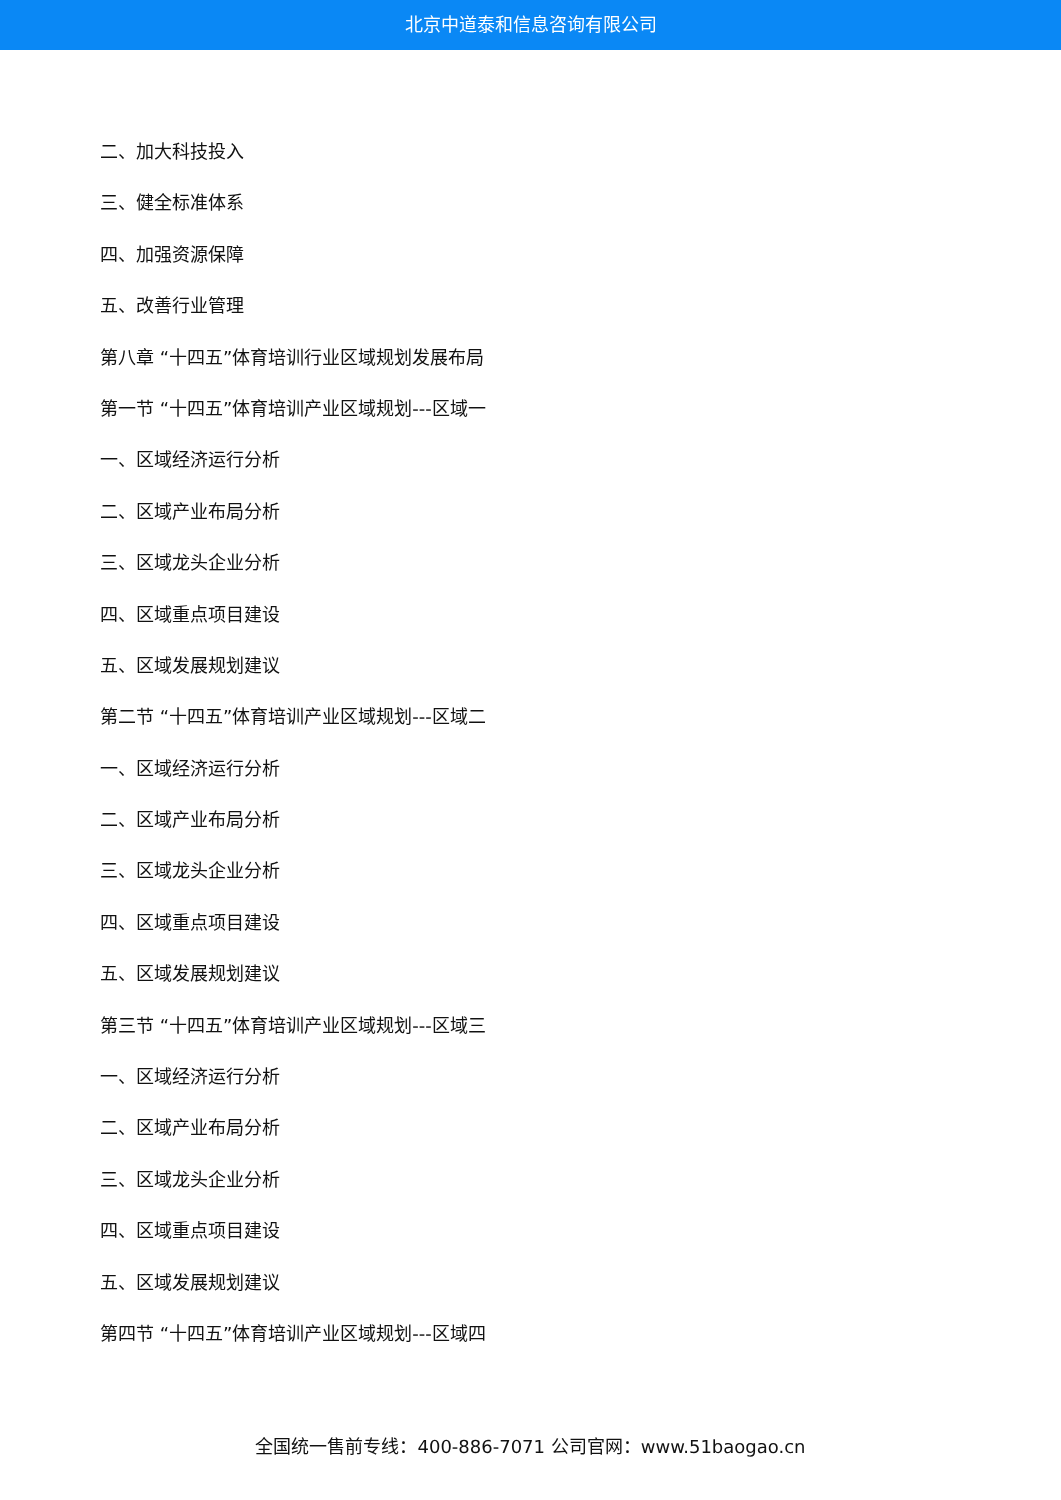北京中道泰和信息咨询有限公司
二、加大科技投入
三、健全标准体系
四、加强资源保障
五、改善行业管理
第八章 “十四五”体育培训行业区域规划发展布局
第一节 “十四五”体育培训产业区域规划---区域一
一、区域经济运行分析
二、区域产业布局分析
三、区域龙头企业分析
四、区域重点项目建设
五、区域发展规划建议
第二节 “十四五”体育培训产业区域规划---区域二
一、区域经济运行分析
二、区域产业布局分析
三、区域龙头企业分析
四、区域重点项目建设
五、区域发展规划建议
第三节 “十四五”体育培训产业区域规划---区域三
一、区域经济运行分析
二、区域产业布局分析
三、区域龙头企业分析
四、区域重点项目建设
五、区域发展规划建议
第四节 “十四五”体育培训产业区域规划---区域四
全国统一售前专线：400-886-7071 公司官网：www.51baogao.cn